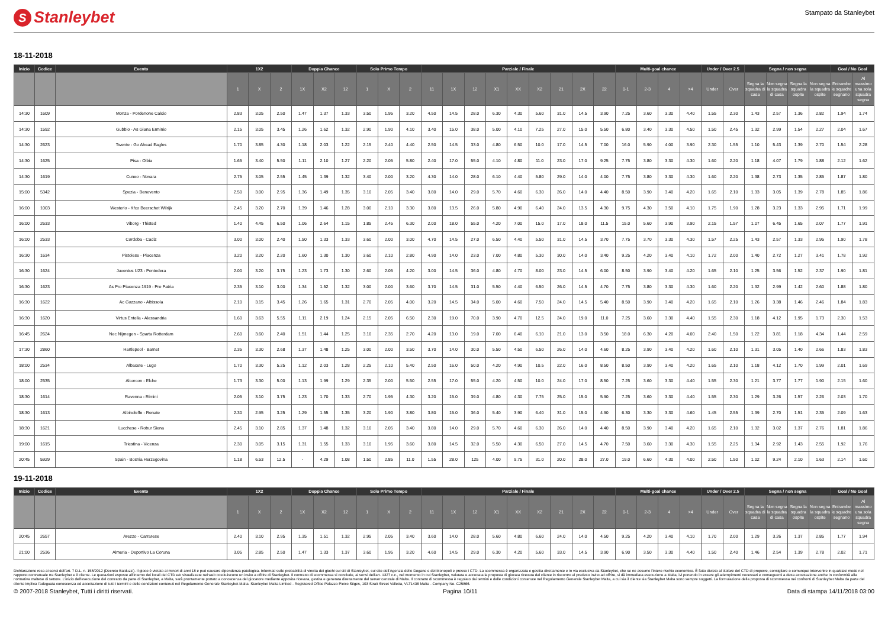S Stanleybet
Stampato da Stanleybet
18-11-2018
| Inizio | Codice | Evento | 1X2 | | | Doppia Chance | | | Solo Primo Tempo | | | Parziale / Finale | | | | | | | | | Multi-goal chance | | | | Under / Over 2.5 | | Segna / non segna | | | | Goal / No Goal | |
| --- | --- | --- | --- | --- | --- | --- | --- | --- | --- | --- | --- | --- | --- | --- | --- | --- | --- | --- | --- | --- | --- | --- | --- | --- | --- | --- | --- | --- | --- | --- | --- | --- |
| | | | 1 | X | 2 | 1X | X2 | 12 | 1 | X | 2 | 11 | 1X | 12 | X1 | XX | X2 | 21 | 2X | 22 | 0-1 | 2-3 | 4 | >4 | Under | Over | Segna la squadra di casa | Non segna la squadra di casa | Segna la squadra ospite | Non segna la squadra ospite | Entrambe le squadre segnano | Al massimo una sola squadra segna |
| 14:30 | 1609 | Monza - Pordenone Calcio | 2.83 | 3.05 | 2.50 | 1.47 | 1.37 | 1.33 | 3.50 | 1.95 | 3.20 | 4.50 | 14.5 | 28.0 | 6.30 | 4.30 | 5.60 | 31.0 | 14.5 | 3.90 | 7.25 | 3.60 | 3.30 | 4.40 | 1.55 | 2.30 | 1.43 | 2.57 | 1.36 | 2.82 | 1.94 | 1.74 |
| 14:30 | 1592 | Gubbio - As Giana Erminio | 2.15 | 3.05 | 3.45 | 1.26 | 1.62 | 1.32 | 2.90 | 1.90 | 4.10 | 3.40 | 15.0 | 38.0 | 5.00 | 4.10 | 7.25 | 27.0 | 15.0 | 5.50 | 6.80 | 3.40 | 3.30 | 4.50 | 1.50 | 2.45 | 1.32 | 2.99 | 1.54 | 2.27 | 2.04 | 1.67 |
| 14:30 | 2623 | Twente - Go Ahead Eagles | 1.70 | 3.85 | 4.30 | 1.18 | 2.03 | 1.22 | 2.15 | 2.40 | 4.40 | 2.50 | 14.5 | 33.0 | 4.80 | 6.50 | 10.0 | 17.0 | 14.5 | 7.00 | 16.0 | 5.90 | 4.00 | 3.90 | 2.30 | 1.55 | 1.10 | 5.43 | 1.39 | 2.70 | 1.54 | 2.28 |
| 14:30 | 1625 | Pisa - Olbia | 1.65 | 3.40 | 5.50 | 1.11 | 2.10 | 1.27 | 2.20 | 2.05 | 5.80 | 2.40 | 17.0 | 55.0 | 4.10 | 4.80 | 11.0 | 23.0 | 17.0 | 9.25 | 7.75 | 3.80 | 3.30 | 4.30 | 1.60 | 2.20 | 1.18 | 4.07 | 1.79 | 1.88 | 2.12 | 1.62 |
| 14:30 | 1619 | Cuneo - Novara | 2.75 | 3.05 | 2.55 | 1.45 | 1.39 | 1.32 | 3.40 | 2.00 | 3.20 | 4.30 | 14.0 | 28.0 | 6.10 | 4.40 | 5.80 | 29.0 | 14.0 | 4.00 | 7.75 | 3.80 | 3.30 | 4.30 | 1.60 | 2.20 | 1.38 | 2.73 | 1.35 | 2.85 | 1.87 | 1.80 |
| 15:00 | 5342 | Spezia - Benevento | 2.50 | 3.00 | 2.95 | 1.36 | 1.49 | 1.35 | 3.10 | 2.05 | 3.40 | 3.80 | 14.0 | 29.0 | 5.70 | 4.60 | 6.30 | 26.0 | 14.0 | 4.40 | 8.50 | 3.90 | 3.40 | 4.20 | 1.65 | 2.10 | 1.33 | 3.05 | 1.39 | 2.78 | 1.85 | 1.86 |
| 16:00 | 1003 | Westerlo - Kfco Beerschot Wilrijk | 2.45 | 3.20 | 2.70 | 1.39 | 1.46 | 1.28 | 3.00 | 2.10 | 3.30 | 3.80 | 13.5 | 26.0 | 5.80 | 4.90 | 6.40 | 24.0 | 13.5 | 4.30 | 9.75 | 4.30 | 3.50 | 4.10 | 1.75 | 1.90 | 1.28 | 3.23 | 1.33 | 2.95 | 1.71 | 1.99 |
| 16:00 | 2633 | Viborg - Thisted | 1.40 | 4.45 | 6.50 | 1.06 | 2.64 | 1.15 | 1.85 | 2.45 | 6.30 | 2.00 | 18.0 | 55.0 | 4.20 | 7.00 | 15.0 | 17.0 | 18.0 | 11.5 | 15.0 | 5.60 | 3.90 | 3.90 | 2.15 | 1.57 | 1.07 | 6.45 | 1.65 | 2.07 | 1.77 | 1.91 |
| 16:00 | 2533 | Cordoba - Cadiz | 3.00 | 3.00 | 2.40 | 1.50 | 1.33 | 1.33 | 3.60 | 2.00 | 3.00 | 4.70 | 14.5 | 27.0 | 6.50 | 4.40 | 5.50 | 31.0 | 14.5 | 3.70 | 7.75 | 3.70 | 3.30 | 4.30 | 1.57 | 2.25 | 1.43 | 2.57 | 1.33 | 2.95 | 1.90 | 1.78 |
| 16:30 | 1634 | Pistoiese - Piacenza | 3.20 | 3.20 | 2.20 | 1.60 | 1.30 | 1.30 | 3.60 | 2.10 | 2.80 | 4.90 | 14.0 | 23.0 | 7.00 | 4.80 | 5.30 | 30.0 | 14.0 | 3.40 | 9.25 | 4.20 | 3.40 | 4.10 | 1.72 | 2.00 | 1.40 | 2.72 | 1.27 | 3.41 | 1.78 | 1.92 |
| 16:30 | 1624 | Juventus U23 - Pontedera | 2.00 | 3.20 | 3.75 | 1.23 | 1.73 | 1.30 | 2.60 | 2.05 | 4.20 | 3.00 | 14.5 | 36.0 | 4.80 | 4.70 | 8.00 | 23.0 | 14.5 | 6.00 | 8.50 | 3.90 | 3.40 | 4.20 | 1.65 | 2.10 | 1.25 | 3.56 | 1.52 | 2.37 | 1.90 | 1.81 |
| 16:30 | 1623 | As Pro Piacenza 1919 - Pro Patria | 2.35 | 3.10 | 3.00 | 1.34 | 1.52 | 1.32 | 3.00 | 2.00 | 3.60 | 3.70 | 14.5 | 31.0 | 5.50 | 4.40 | 6.50 | 26.0 | 14.5 | 4.70 | 7.75 | 3.80 | 3.30 | 4.30 | 1.60 | 2.20 | 1.32 | 2.99 | 1.42 | 2.60 | 1.88 | 1.80 |
| 16:30 | 1622 | Ac Gozzano - Albissola | 2.10 | 3.15 | 3.45 | 1.26 | 1.65 | 1.31 | 2.70 | 2.05 | 4.00 | 3.20 | 14.5 | 34.0 | 5.00 | 4.60 | 7.50 | 24.0 | 14.5 | 5.40 | 8.50 | 3.90 | 3.40 | 4.20 | 1.65 | 2.10 | 1.26 | 3.38 | 1.46 | 2.46 | 1.84 | 1.83 |
| 16:30 | 1620 | Virtus Entella - Alessandria | 1.60 | 3.63 | 5.55 | 1.11 | 2.19 | 1.24 | 2.15 | 2.05 | 6.50 | 2.30 | 19.0 | 70.0 | 3.90 | 4.70 | 12.5 | 24.0 | 19.0 | 11.0 | 7.25 | 3.60 | 3.30 | 4.40 | 1.55 | 2.30 | 1.18 | 4.12 | 1.95 | 1.73 | 2.30 | 1.53 |
| 16:45 | 2624 | Nec Nijmegen - Sparta Rotterdam | 2.60 | 3.60 | 2.40 | 1.51 | 1.44 | 1.25 | 3.10 | 2.35 | 2.70 | 4.20 | 13.0 | 19.0 | 7.00 | 6.40 | 6.10 | 21.0 | 13.0 | 3.50 | 18.0 | 6.30 | 4.20 | 4.00 | 2.40 | 1.50 | 1.22 | 3.81 | 1.18 | 4.34 | 1.44 | 2.59 |
| 17:30 | 2860 | Hartlepool - Barnet | 2.35 | 3.30 | 2.68 | 1.37 | 1.48 | 1.25 | 3.00 | 2.00 | 3.50 | 3.70 | 14.0 | 30.0 | 5.50 | 4.50 | 6.50 | 26.0 | 14.0 | 4.60 | 8.25 | 3.90 | 3.40 | 4.20 | 1.60 | 2.10 | 1.31 | 3.05 | 1.40 | 2.66 | 1.83 | 1.83 |
| 18:00 | 2534 | Albacete - Lugo | 1.70 | 3.30 | 5.25 | 1.12 | 2.03 | 1.28 | 2.25 | 2.10 | 5.40 | 2.50 | 16.0 | 50.0 | 4.20 | 4.90 | 10.5 | 22.0 | 16.0 | 8.50 | 8.50 | 3.90 | 3.40 | 4.20 | 1.65 | 2.10 | 1.18 | 4.12 | 1.70 | 1.99 | 2.01 | 1.69 |
| 18:00 | 2535 | Alcorcon - Elche | 1.73 | 3.30 | 5.00 | 1.13 | 1.99 | 1.29 | 2.35 | 2.00 | 5.50 | 2.55 | 17.0 | 55.0 | 4.20 | 4.50 | 10.0 | 24.0 | 17.0 | 8.50 | 7.25 | 3.60 | 3.30 | 4.40 | 1.55 | 2.30 | 1.21 | 3.77 | 1.77 | 1.90 | 2.15 | 1.60 |
| 18:30 | 1614 | Ravenna - Rimini | 2.05 | 3.10 | 3.75 | 1.23 | 1.70 | 1.33 | 2.70 | 1.95 | 4.30 | 3.20 | 15.0 | 39.0 | 4.80 | 4.30 | 7.75 | 25.0 | 15.0 | 5.90 | 7.25 | 3.60 | 3.30 | 4.40 | 1.55 | 2.30 | 1.29 | 3.26 | 1.57 | 2.26 | 2.03 | 1.70 |
| 18:30 | 1613 | Albinoleffe - Renate | 2.30 | 2.95 | 3.25 | 1.29 | 1.55 | 1.35 | 3.20 | 1.90 | 3.80 | 3.80 | 15.0 | 36.0 | 5.40 | 3.90 | 6.40 | 31.0 | 15.0 | 4.90 | 6.30 | 3.30 | 3.30 | 4.60 | 1.45 | 2.55 | 1.39 | 2.70 | 1.51 | 2.35 | 2.09 | 1.63 |
| 18:30 | 1621 | Lucchese - Robur Siena | 2.45 | 3.10 | 2.85 | 1.37 | 1.48 | 1.32 | 3.10 | 2.05 | 3.40 | 3.80 | 14.0 | 29.0 | 5.70 | 4.60 | 6.30 | 26.0 | 14.0 | 4.40 | 8.50 | 3.90 | 3.40 | 4.20 | 1.65 | 2.10 | 1.32 | 3.02 | 1.37 | 2.76 | 1.81 | 1.86 |
| 19:00 | 1615 | Triestina - Vicenza | 2.30 | 3.05 | 3.15 | 1.31 | 1.55 | 1.33 | 3.10 | 1.95 | 3.60 | 3.80 | 14.5 | 32.0 | 5.50 | 4.30 | 6.50 | 27.0 | 14.5 | 4.70 | 7.50 | 3.60 | 3.30 | 4.30 | 1.55 | 2.25 | 1.34 | 2.92 | 1.43 | 2.55 | 1.92 | 1.76 |
| 20:45 | 5929 | Spain - Bosnia Herzegovina | 1.18 | 6.53 | 12.5 | - | 4.29 | 1.08 | 1.50 | 2.85 | 11.0 | 1.55 | 28.0 | 125 | 4.00 | 9.75 | 31.0 | 20.0 | 28.0 | 27.0 | 19.0 | 6.60 | 4.30 | 4.00 | 2.50 | 1.50 | 1.02 | 9.24 | 2.10 | 1.63 | 2.14 | 1.60 |
19-11-2018
| Inizio | Codice | Evento | 1X2 | | | Doppia Chance | | | Solo Primo Tempo | | | Parziale / Finale | | | | | | | | | Multi-goal chance | | | | Under / Over 2.5 | | Segna / non segna | | | | Goal / No Goal | |
| --- | --- | --- | --- | --- | --- | --- | --- | --- | --- | --- | --- | --- | --- | --- | --- | --- | --- | --- | --- | --- | --- | --- | --- | --- | --- | --- | --- | --- | --- | --- | --- | --- |
| | | | 1 | X | 2 | 1X | X2 | 12 | 1 | X | 2 | 11 | 1X | 12 | X1 | XX | X2 | 21 | 2X | 22 | 0-1 | 2-3 | 4 | >4 | Under | Over | Segna la squadra di casa | Non segna la squadra di casa | Segna la squadra ospite | Non segna la squadra ospite | Entrambe le squadre segnano | Al massimo una sola squadra segna |
| 20:45 | 2657 | Arezzo - Carrarese | 2.40 | 3.10 | 2.95 | 1.35 | 1.51 | 1.32 | 2.95 | 2.05 | 3.40 | 3.60 | 14.0 | 28.0 | 5.60 | 4.80 | 6.60 | 24.0 | 14.0 | 4.50 | 9.25 | 4.20 | 3.40 | 4.10 | 1.70 | 2.00 | 1.29 | 3.26 | 1.37 | 2.85 | 1.77 | 1.94 |
| 21:00 | 2536 | Almeria - Deportivo La Coruna | 3.05 | 2.85 | 2.50 | 1.47 | 1.33 | 1.37 | 3.60 | 1.95 | 3.20 | 4.60 | 14.5 | 29.0 | 6.30 | 4.20 | 5.60 | 33.0 | 14.5 | 3.90 | 6.90 | 3.50 | 3.30 | 4.40 | 1.50 | 2.40 | 1.46 | 2.54 | 1.39 | 2.78 | 2.02 | 1.71 |
Dichiarazione resa ai sensi dell'art. 7 D.L. n. 158/2012 (Decreto Balduzzi). Il gioco è vietato ai minori di anni 18 e può causare dipendenza patologica. Informati sulle probabilità di vincita dei giochi sui siti di Stanleybet, sul sito dell'Agenzia delle Dogane e dei Monopoli e presso i CTD. La scommessa è organizzata e gestita direttamente e in via esclusiva da Stanleybet, che se ne assume l'intero rischio economico. È fatto divieto al titolare del CTD di proporre, consigliare o comunque intervenire in qualsiasi modo nel rapporto contrattuale tra Stanleybet e il cliente. Le quotazioni esposte all'interno dei locali del CTD e/o visualizzate nel web costituiscono un invito a offrire di Stanleybet. Il contratto di scommessa si conclude, ai sensi dell'art. 1327 c.c., nel momento in cui Stanleybet, valutata e accettata la proposta di giocata ricevuta dal cliente in riscontro al predetto invito ad offrire, vi dà immediata esecuzione a Malta, ivi ponendo in essere gli adempimenti necessari e conseguenti a detta accettazione anche in conformità alla normativa maltese di settore. L'inizio dell'esecuzione del contratto da parte di Stanleybet, a Malta, sarà prontamente portato a conoscenza del giocatore mediante apposita ricevuta, gestita e generata direttamente dal server centrale di Malta. Il contratto di scommessa è regolato dai termini e dalle condizioni contenute nel Regolamento Generale Stanleybet Malta, a cui sia il cliente sia Stanleybet Malta sono sempre soggetti. La formulazione della proposta di scommessa nei confronti di Stanleybet Malta da parte del cliente implica l'adeguata conoscenza ed accettazione di tutti i termini e delle condizioni contenuti nel Regolamento Generale Stanleybet Malta. Stanleybet Malta Limited - Registered Office Palazzo Pietro Stiges, 103 Strait Street Valletta, VLT1436 Malta - Company No. C25866.
© 2007-2018 Stanleybet, Tutti i diritti riservati. Pagina 10/11 Data di stampa 14/11/2018 03:00